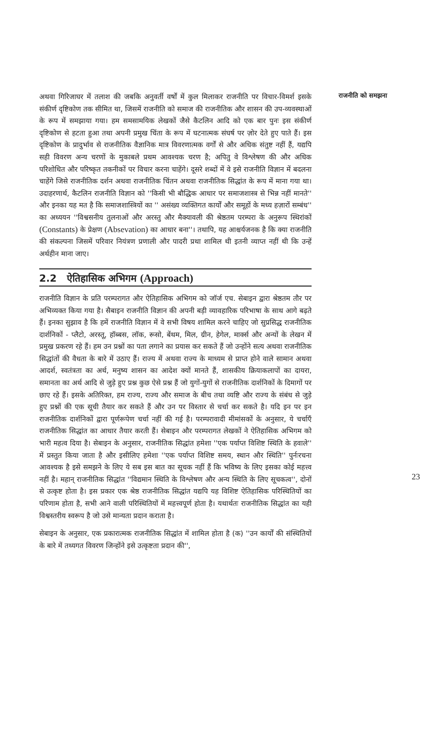अथवा गिरिजाघर में तलाश की जबकि अनुवर्ती वर्षों में कुल मिलाकर राजनीति पर विचार-विमर्श इसके संकीर्ण दृष्टिकोण तक सीमित था, जिसमें राजनीति को समाज की राजनीतिक और शासन की उप-व्यवस्थाओं के रूप में समझाया गया। हम समसामयिक लेखकों जैसे कैटलिन आदि को एक बार पुनः इस संकीर्ण दृष्टिकोण से हटता हुआ तथा अपनी प्रमुख चिंता के रूप में घटनात्मक संघर्ष पर ज़ोर देते हुए पाते हैं। इस दृष्टिकोण के प्रादुर्भाव से राजनीतिक वैज्ञानिक मात्र विवरणात्मक वर्गों से और अधिक संतुष्ट नहीं हैं, यद्यपि सही विवरण अन्य चरणों के मुकाबले प्रथम आवश्यक चरण है; अपितु वे विश्लेषण की और अधिक परिशोधित और परिष्कृत तकनीकों पर विचार करना चाहेंगे। दूसरे शब्दों में वे इसे राजनीति विज्ञान में बदलना चाहेंगे जिसे राजनीतिक दर्शन अथवा राजनीतिक चिंतन अथवा राजनीतिक सिद्धांत के रूप में माना गया था। उदाहरणार्थ, कैटलिन राजनीति विज्ञान को ''किसी भी बौद्धिक आधार पर समाजशास्त्र से भिन्न नहीं मानते'' और इनका यह मत है कि समाजशास्त्रियों का '' असंख्य व्यक्तिगत कार्यों और समूहों के मध्य हज़ारों सम्बंध'' का अध्ययन ''विश्वसनीय तुलनाओं और अरस्तु और मैक्यावली की श्रेष्ठतम परम्परा के अनुरूप स्थिरांकों (Constants) के प्रेक्षण (Absevation) का आधार बना''। तथापि, यह आश्चर्यजनक है कि क्या राजनीति की संकल्पना जिसमें परिवार नियंत्रण प्रणाली और पादरी प्रथा शामिल थी इतनी व्याप्त नहीं थी कि उन्हें अर्थहीन माना जाए।
2.2 ऐतिहासिक अभिगम (Approach)
राजनीति विज्ञान के प्रति परम्परागत और ऐतिहासिक अभिगम को जॉर्ज एच. सेबाइन द्वारा श्रेष्ठतम तौर पर अभिव्यक्त किया गया है। सैबाइन राजनीति विज्ञान की अपनी बड़ी व्यावहारिक परिभाषा के साथ आगे बढ़ते हैं। इनका सुझाव है कि हमें राजनीति विज्ञान में वे सभी विषय शामिल करने चाहिए जो सुप्रसिद्ध राजनीतिक दार्शनिकों - प्लैटो, अरस्तू, हॉब्बस, लॉक, रूसो, बेंथम, मिल, ग्रीन, हेगेल, मार्क्स और अन्यों के लेखन में प्रमुख प्रकरण रहे हैं। हम उन प्रश्नों का पता लगाने का प्रयास कर सकते हैं जो उन्होंने सत्य अथवा राजनीतिक सिद्धांतों की वैधता के बारे में उठाए हैं। राज्य में अथवा राज्य के माध्यम से प्राप्त होने वाले सामान अथवा आदर्श, स्वतंत्रता का अर्थ, मनुष्य शासन का आदेश क्यों मानते हैं, शासकीय क्रियाकलापों का दायरा, समानता का अर्थ आदि से जुड़े हुए प्रश्न कुछ ऐसे प्रश्न हैं जो युगों-युगों से राजनीतिक दार्शनिकों के दिमागों पर छाए रहे हैं। इसके अतिरिक्त, हम राज्य, राज्य और समाज के बीच तथा व्यष्टि और राज्य के संबंध से जुड़े हुए प्रश्नों की एक सूची तैयार कर सकते हैं और उन पर विस्तार से चर्चा कर सकते है। यदि इन पर इन राजनीतिक दार्शनिकों द्वारा पूर्णरूपेण चर्चा नहीं की गई है। परम्परावादी मीमांसकों के अनुसार, ये चर्चाएँ राजनीतिक सिद्धांत का आधार तैयार करती हैं। सेबाइन और परम्परागत लेखकों ने ऐतिहासिक अभिगम को भारी महत्व दिया है। सेबाइन के अनुसार, राजनीतिक सिद्धांत हमेशा ''एक पर्याप्त विशिष्ट स्थिति के हवाले'' में प्रस्तुत किया जाता है और इसीलिए हमेशा ''एक पर्याप्त विशिष्ट समय, स्थान और स्थिति'' पुर्नःरचना आवश्यक है इसे समझने के लिए ये सब इस बात का सूचक नहीं हैं कि भविष्य के लिए इसका कोई महत्त्व नहीं है। महान् राजनीतिक सिद्धांत ''विद्यमान स्थिति के विश्लेषण और अन्य स्थिति के लिए सूचकत्व'', दोनों से उत्कृष्ट होता है। इस प्रकार एक श्रेष्ठ राजनीतिक सिद्धांत यद्यपि यह विशिष्ट ऐतिहासिक परिस्थितियों का परिणाम होता है, सभी आने वाली परिस्थितियों में महत्त्वपूर्ण होता है। यथार्थतः राजनीतिक सिद्धांत का यही विश्वस्तरीय स्वरूप है जो उसे मान्यता प्रदान कराता है।
सेबाइन के अनुसार, एक प्रकारात्मक राजनीतिक सिद्धांत में शामिल होता है (क) ''उन कार्यों की संस्थितियों के बारे में तथ्यगत विवरण जिन्होंने इसे उत्कृष्टता प्रदान की'',
राजनीति को समझना
23